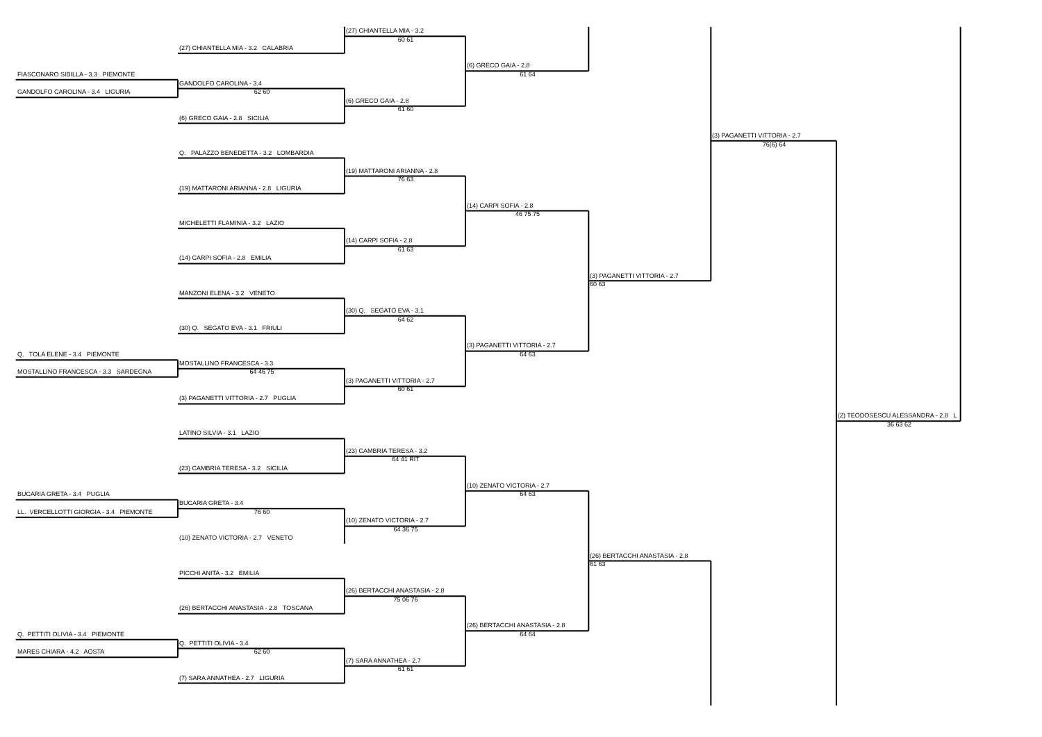(27) CHIANTELLA MIA - 3.2
60 61
(27) CHIANTELLA MIA - 3.2 CALABRIA
(6) GRECO GAIA - 2.8
FIASCONARO SIBILLA - 3.3 PIEMONTE 61 64
GANDOLFO CAROLINA - 3.4
GANDOLFO CAROLINA - 3.4 LIGURIA 62 60
(6) GRECO GAIA - 2.8
61 60
(6) GRECO GAIA - 2.8 SICILIA
(3) PAGANETTI VITTORIA - 2.7
76(6) 64
Q. PALAZZO BENEDETTA - 3.2 LOMBARDIA
(19) MATTARONI ARIANNA - 2.8
76 63
(19) MATTARONI ARIANNA - 2.8 LIGURIA
(14) CARPI SOFIA - 2.8
46 75 75
MICHELETTI FLAMINIA - 3.2 LAZIO
(14) CARPI SOFIA - 2.8
61 63
(14) CARPI SOFIA - 2.8 EMILIA
(3) PAGANETTI VITTORIA - 2.7
60 63
MANZONI ELENA - 3.2 VENETO
(30) Q. SEGATO EVA - 3.1
64 62
(30) Q. SEGATO EVA - 3.1 FRIULI
(3) PAGANETTI VITTORIA - 2.7
Q. TOLA ELENE - 3.4 PIEMONTE 64 63
MOSTALLINO FRANCESCA - 3.3
MOSTALLINO FRANCESCA - 3.3 SARDEGNA 64 46 75
(3) PAGANETTI VITTORIA - 2.7
60 61
(3) PAGANETTI VITTORIA - 2.7 PUGLIA
(2) TEODOSESCU ALESSANDRA - 2.8 L
36 63 62
LATINO SILVIA - 3.1 LAZIO
(23) CAMBRIA TERESA - 3.2
64 41 RIT
(23) CAMBRIA TERESA - 3.2 SICILIA
(10) ZENATO VICTORIA - 2.7
BUCARIA GRETA - 3.4 PUGLIA 64 63
BUCARIA GRETA - 3.4
LL. VERCELLOTTI GIORGIA - 3.4 PIEMONTE 76 60
(10) ZENATO VICTORIA - 2.7
64 36 75
(10) ZENATO VICTORIA - 2.7 VENETO
(26) BERTACCHI ANASTASIA - 2.8
61 63
PICCHI ANITA - 3.2 EMILIA
(26) BERTACCHI ANASTASIA - 2.8
75 06 76
(26) BERTACCHI ANASTASIA - 2.8 TOSCANA
(26) BERTACCHI ANASTASIA - 2.8
Q. PETTITI OLIVIA - 3.4 PIEMONTE 64 64
Q. PETTITI OLIVIA - 3.4
MARES CHIARA - 4.2 AOSTA 62 60
(7) SARA ANNATHEA - 2.7
61 61
(7) SARA ANNATHEA - 2.7 LIGURIA